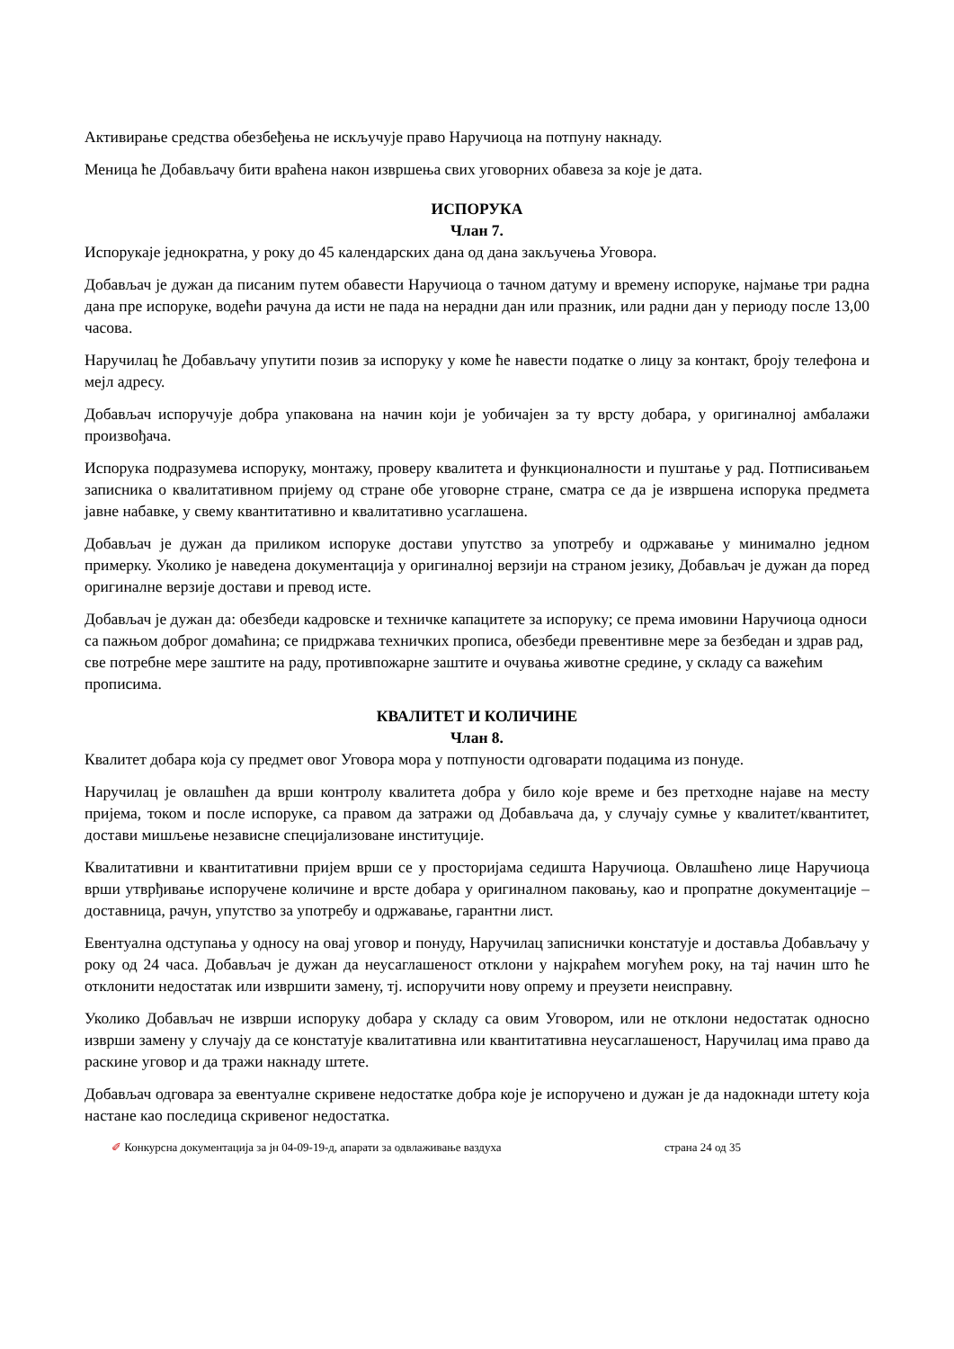Активирање средства обезбеђења не искључује право Наручиоца на потпуну накнаду.
Меница ће Добављачу бити враћена након извршења свих уговорних обавеза за које је дата.
ИСПОРУКА
Члан 7.
Испорукаје једнократна, у року до 45 календарских дана од дана закључења Уговора.
Добављач је дужан да писаним путем обавести Наручиоца о тачном датуму и времену испоруке, најмање три радна дана пре испоруке, водећи рачуна да исти не пада на нерадни дан или празник, или радни дан у периоду после 13,00 часова.
Наручилац ће Добављачу упутити позив за испоруку у коме ће навести податке о лицу за контакт, броју телефона и мејл адресу.
Добављач испоручује добра упакована на начин који је уобичајен за ту врсту добара, у оригиналној амбалажи произвођача.
Испорука подразумева испоруку, монтажу, проверу квалитета и функционалности и пуштање у рад. Потписивањем записника о квалитативном пријему од стране обе уговорне стране, сматра се да је извршена испорука предмета јавне набавке, у свему квантитативно и квалитативно усаглашена.
Добављач је дужан да приликом испоруке достави упутство за употребу и одржавање у минимално једном примерку. Уколико је наведена документација у оригиналној верзији на страном језику, Добављач је дужан да поред оригиналне верзије достави и превод исте.
Добављач је дужан да: обезбеди кадровске и техничке капацитете за испоруку; се према имовини Наручиоца односи са пажњом доброг домаћина; се придржава техничких прописа, обезбеди превентивне мере за безбедан и здрав рад, све потребне мере заштите на раду, противпожарне заштите и очувања животне средине, у складу са важећим прописима.
КВАЛИТЕТ И КОЛИЧИНЕ
Члан 8.
Квалитет добара која су предмет овог Уговора мора у потпуности одговарати подацима из понуде.
Наручилац је овлашћен да врши контролу квалитета добра у било које време и без претходне најаве на месту пријема, током и после испоруке, са правом да затражи од Добављача да, у случају сумње у квалитет/квантитет, достави мишљење независне специјализоване институције.
Квалитативни и квантитативни пријем врши се у просторијама седишта Наручиоца. Овлашћено лице Наручиоца врши утврђивање испоручене количине и врсте добара у оригиналном паковању, као и пропратне документације – доставница, рачун, упутство за употребу и одржавање, гарантни лист.
Евентуална одступања у односу на овај уговор и понуду, Наручилац записнички констатује и доставља Добављачу у року од 24 часа. Добављач је дужан да неусаглашеност отклони у најкраћем могућем року, на тај начин што ће отклонити недостатак или извршити замену, тј. испоручити нову опрему и преузети неисправну.
Уколико Добављач не изврши испоруку добара у складу са овим Уговором, или не отклони недостатак односно изврши замену у случају да се констатује квалитативна или квантитативна неусаглашеност, Наручилац има право да раскине уговор и да тражи накнаду штете.
Добављач одговара за евентуалне скривене недостатке добра које је испоручено и дужан је да надокнади штету која настане као последица скривеног недостатка.
✐ Конкурсна документација за јн 04-09-19-д, апарати за одвлаживање ваздуха страна 24 од 35